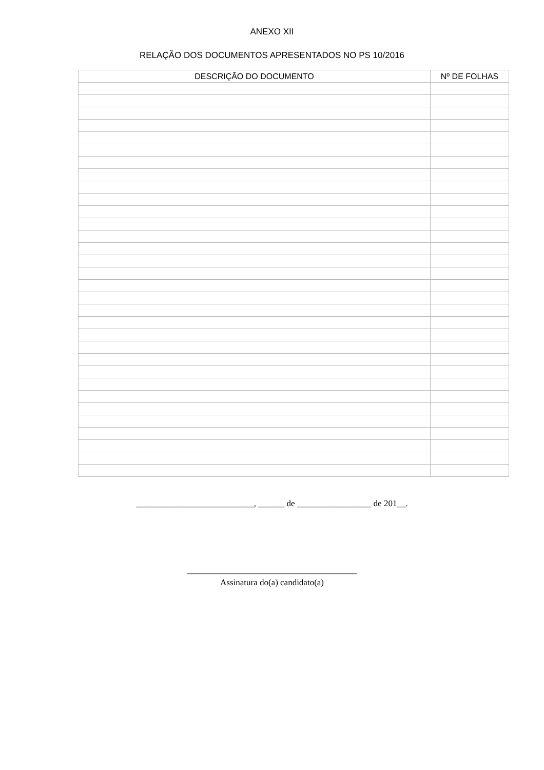ANEXO XII
RELAÇÃO DOS DOCUMENTOS APRESENTADOS NO PS 10/2016
| DESCRIÇÃO DO DOCUMENTO | Nº DE FOLHAS |
| --- | --- |
___________________________, ______ de _________________ de 201__.
_______________________________________
Assinatura do(a) candidato(a)